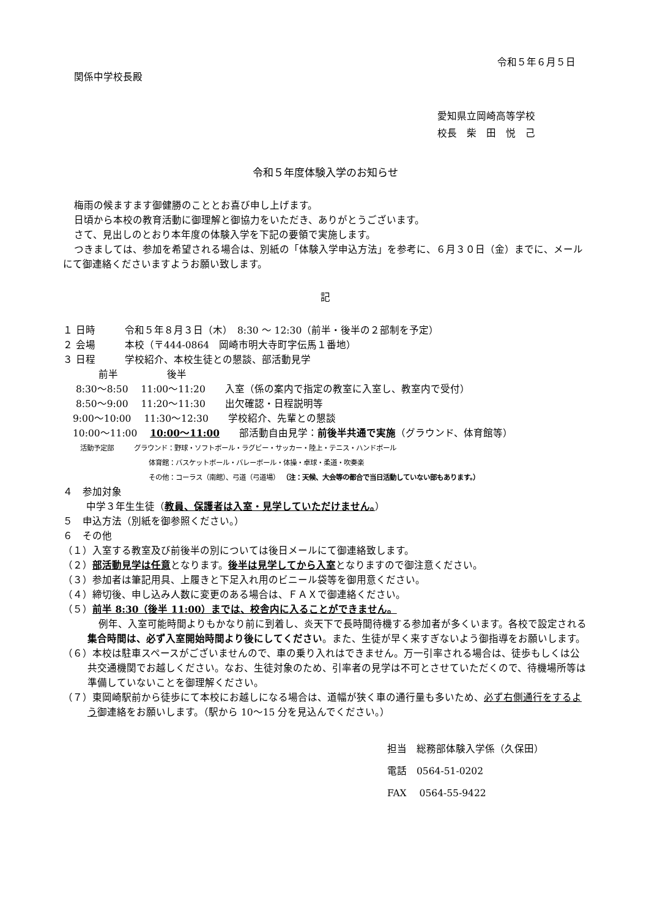令和５年６月５日
関係中学校長殿
愛知県立岡崎高等学校
校長　柴　田　悦　己
令和５年度体験入学のお知らせ
梅雨の候ますます御健勝のこととお喜び申し上げます。
日頃から本校の教育活動に御理解と御協力をいただき、ありがとうございます。
さて、見出しのとおり本年度の体験入学を下記の要領で実施します。
つきましては、参加を希望される場合は、別紙の「体験入学申込方法」を参考に、６月３０日（金）までに、メールにて御連絡くださいますようお願い致します。
記
１ 日時　　　令和５年８月３日（木）　8:30 ～ 12:30（前半・後半の２部制を予定）
２ 会場　　　本校（〒444-0864　岡崎市明大寺町字伝馬１番地）
３ 日程　　　学校紹介、本校生徒との懇談、部活動見学
前半　　　　　後半
　 8:30～8:50　 11:00～11:20　　入室（係の案内で指定の教室に入室し、教室内で受付）
　 8:50～9:00　 11:20～11:30　　出欠確認・日程説明等
　9:00～10:00　 11:30～12:30　　学校紹介、先輩との懇談
　10:00～11:00　 10:00～11:00　　部活動自由見学：前後半共通で実施（グラウンド、体育館等）
活動予定部　　　グラウンド：野球・ソフトボール・ラグビー・サッカー・陸上・テニス・ハンドボール
体育館：バスケットボール・バレーボール・体操・卓球・柔道・吹奏楽
その他：コーラス（南館）、弓道（弓道場） （注：天候、大会等の都合で当日活動していない部もあります。）
４　参加対象
中学３年生生徒（教員、保護者は入室・見学していただけません。）
５　申込方法（別紙を御参照ください。）
６　その他
（１）入室する教室及び前後半の別については後日メールにて御連絡致します。
（２）部活動見学は任意となります。後半は見学してから入室となりますので御注意ください。
（３）参加者は筆記用具、上履きと下足入れ用のビニール袋等を御用意ください。
（４）締切後、申し込み人数に変更のある場合は、ＦＡＸで御連絡ください。
（５）前半 8:30（後半 11:00）までは、校舎内に入ることができません。
例年、入室可能時間よりもかなり前に到着し、炎天下で長時間待機する参加者が多くいます。各校で設定される集合時間は、必ず入室開始時間より後にしてください。また、生徒が早く来すぎないよう御指導をお願いします。
（６）本校は駐車スペースがございませんので、車の乗り入れはできません。万一引率される場合は、徒歩もしくは公共交通機関でお越しください。なお、生徒対象のため、引率者の見学は不可とさせていただくので、待機場所等は準備していないことを御理解ください。
（７）東岡崎駅前から徒歩にて本校にお越しになる場合は、道幅が狭く車の通行量も多いため、必ず右側通行をするよう御連絡をお願いします。（駅から 10～15 分を見込んでください。）
担当　総務部体験入学係（久保田）
電話　0564-51-0202
FAX　 0564-55-9422